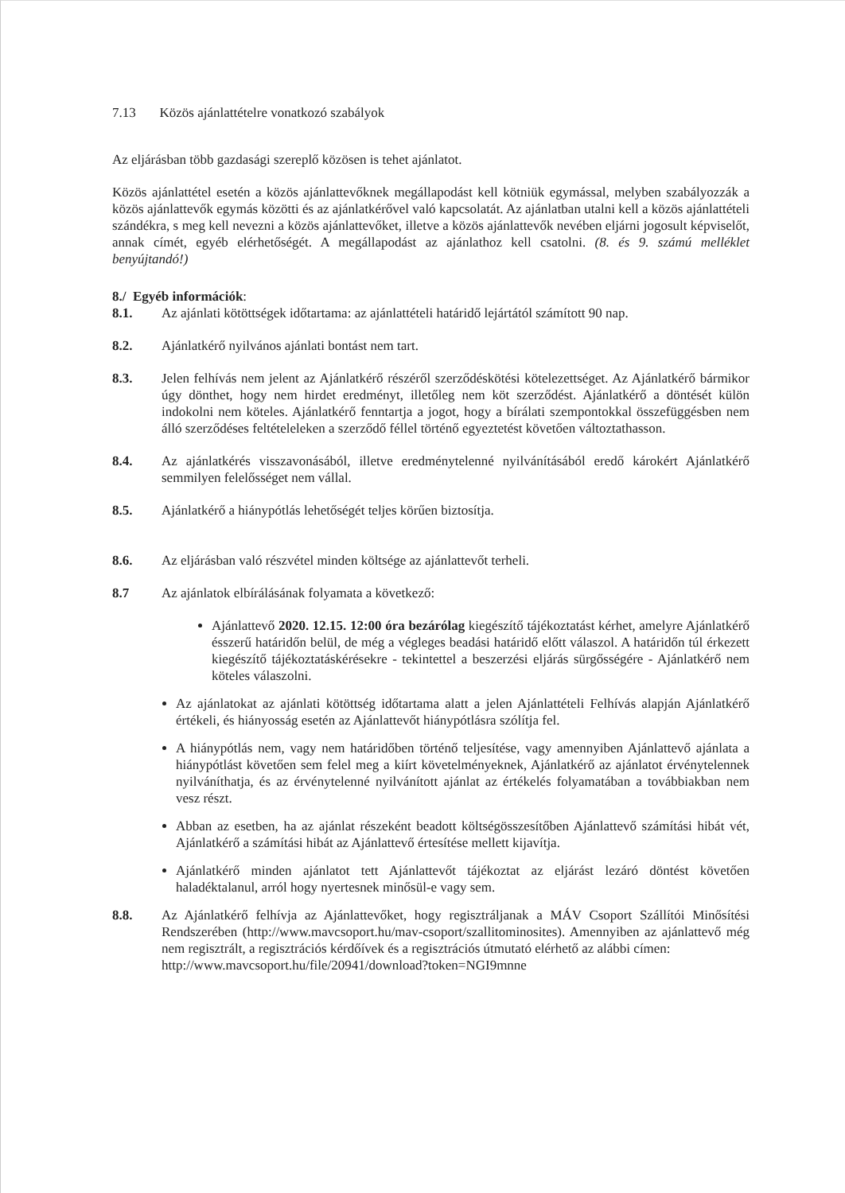7.13 Közös ajánlattételre vonatkozó szabályok
Az eljárásban több gazdasági szereplő közösen is tehet ajánlatot.
Közös ajánlattétel esetén a közös ajánlattevőknek megállapodást kell kötniük egymással, melyben szabályozzák a közös ajánlattevők egymás közötti és az ajánlatkérővel való kapcsolatát. Az ajánlatban utalni kell a közös ajánlattételi szándékra, s meg kell nevezni a közös ajánlattevőket, illetve a közös ajánlattevők nevében eljárni jogosult képviselőt, annak címét, egyéb elérhetőségét. A megállapodást az ajánlathoz kell csatolni. (8. és 9. számú melléklet benyújtandó!)
8./ Egyéb információk:
8.1. Az ajánlati kötöttségek időtartama: az ajánlattételi határidő lejártától számított 90 nap.
8.2. Ajánlatkérő nyilvános ajánlati bontást nem tart.
8.3. Jelen felhívás nem jelent az Ajánlatkérő részéről szerződéskötési kötelezettséget. Az Ajánlatkérő bármikor úgy dönthet, hogy nem hirdet eredményt, illetőleg nem köt szerződést. Ajánlatkérő a döntését külön indokolni nem köteles. Ajánlatkérő fenntartja a jogot, hogy a bírálati szempontokkal összefüggésben nem álló szerződéses feltételeleken a szerződő féllel történő egyeztetést követően változtathasson.
8.4. Az ajánlatkérés visszavonásából, illetve eredménytelenné nyilvánításából eredő károkért Ajánlatkérő semmilyen felelősséget nem vállal.
8.5. Ajánlatkérő a hiánypótlás lehetőségét teljes körűen biztosítja.
8.6. Az eljárásban való részvétel minden költsége az ajánlattevőt terheli.
8.7 Az ajánlatok elbírálásának folyamata a következő:
Ajánlattevő 2020. 12.15. 12:00 óra bezárólag kiegészítő tájékoztatást kérhet, amelyre Ajánlatkérő ésszerű határidőn belül, de még a végleges beadási határidő előtt válaszol. A határidőn túl érkezett kiegészítő tájékoztatáskérésekre - tekintettel a beszerzési eljárás sürgősségére - Ajánlatkérő nem köteles válaszolni.
Az ajánlatokat az ajánlati kötöttség időtartama alatt a jelen Ajánlattételi Felhívás alapján Ajánlatkérő értékeli, és hiányosság esetén az Ajánlattevőt hiánypótlásra szólítja fel.
A hiánypótlás nem, vagy nem határidőben történő teljesítése, vagy amennyiben Ajánlattevő ajánlata a hiánypótlást követően sem felel meg a kiírt követelményeknek, Ajánlatkérő az ajánlatot érvénytelennek nyilváníthatja, és az érvénytelenné nyilvánított ajánlat az értékelés folyamatában a továbbiakban nem vesz részt.
Abban az esetben, ha az ajánlat részeként beadott költségösszesítőben Ajánlattevő számítási hibát vét, Ajánlatkérő a számítási hibát az Ajánlattevő értesítése mellett kijavítja.
Ajánlatkérő minden ajánlatot tett Ajánlattevőt tájékoztat az eljárást lezáró döntést követően haladéktalanul, arról hogy nyertesnek minősül-e vagy sem.
8.8. Az Ajánlatkérő felhívja az Ajánlattevőket, hogy regisztráljanak a MÁV Csoport Szállítói Minősítési Rendszerében (http://www.mavcsoport.hu/mav-csoport/szallitominosites). Amennyiben az ajánlattevő még nem regisztrált, a regisztrációs kérdőívek és a regisztrációs útmutató elérhető az alábbi címen:
http://www.mavcsoport.hu/file/20941/download?token=NGI9mnne